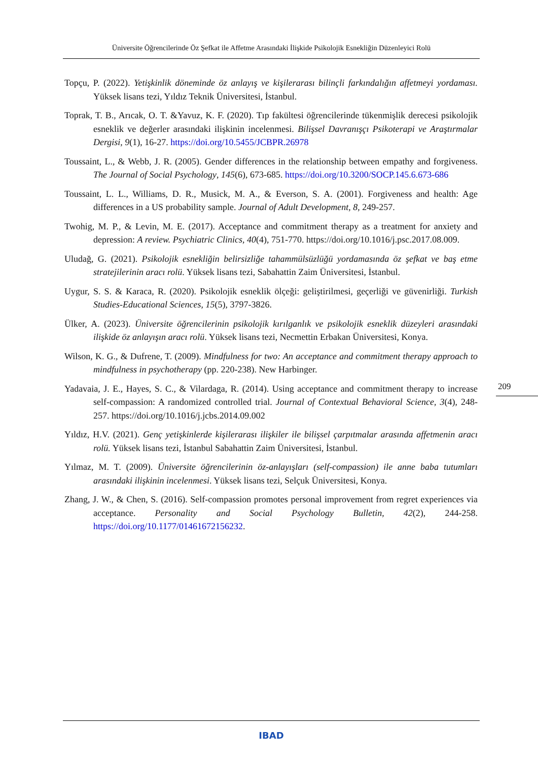Üniversite Öğrencilerinde Öz Şefkat ile Affetme Arasındaki İlişkide Psikolojik Esnekliğin Düzenleyici Rolü
Topçu, P. (2022). Yetişkinlik döneminde öz anlayış ve kişilerarası bilinçli farkındalığın affetmeyi yordaması. Yüksek lisans tezi, Yıldız Teknik Üniversitesi, İstanbul.
Toprak, T. B., Arıcak, O. T. &Yavuz, K. F. (2020). Tıp fakültesi öğrencilerinde tükenmişlik derecesi psikolojik esneklik ve değerler arasındaki ilişkinin incelenmesi. Bilişsel Davranışçı Psikoterapi ve Araştırmalar Dergisi, 9(1), 16-27. https://doi.org/10.5455/JCBPR.26978
Toussaint, L., & Webb, J. R. (2005). Gender differences in the relationship between empathy and forgiveness. The Journal of Social Psychology, 145(6), 673-685. https://doi.org/10.3200/SOCP.145.6.673-686
Toussaint, L. L., Williams, D. R., Musick, M. A., & Everson, S. A. (2001). Forgiveness and health: Age differences in a US probability sample. Journal of Adult Development, 8, 249-257.
Twohig, M. P., & Levin, M. E. (2017). Acceptance and commitment therapy as a treatment for anxiety and depression: A review. Psychiatric Clinics, 40(4), 751-770. https://doi.org/10.1016/j.psc.2017.08.009.
Uludağ, G. (2021). Psikolojik esnekliğin belirsizliğe tahammülsüzlüğü yordamasında öz şefkat ve baş etme stratejilerinin aracı rolü. Yüksek lisans tezi, Sabahattin Zaim Üniversitesi, İstanbul.
Uygur, S. S. & Karaca, R. (2020). Psikolojik esneklik ölçeği: geliştirilmesi, geçerliği ve güvenirliği. Turkish Studies-Educational Sciences, 15(5), 3797-3826.
Ülker, A. (2023). Üniversite öğrencilerinin psikolojik kırılganlık ve psikolojik esneklik düzeyleri arasındaki ilişkide öz anlayışın aracı rolü. Yüksek lisans tezi, Necmettin Erbakan Üniversitesi, Konya.
Wilson, K. G., & Dufrene, T. (2009). Mindfulness for two: An acceptance and commitment therapy approach to mindfulness in psychotherapy (pp. 220-238). New Harbinger.
Yadavaia, J. E., Hayes, S. C., & Vilardaga, R. (2014). Using acceptance and commitment therapy to increase self-compassion: A randomized controlled trial. Journal of Contextual Behavioral Science, 3(4), 248-257. https://doi.org/10.1016/j.jcbs.2014.09.002
Yıldız, H.V. (2021). Genç yetişkinlerde kişilerarası ilişkiler ile bilişsel çarpıtmalar arasında affetmenin aracı rolü. Yüksek lisans tezi, İstanbul Sabahattin Zaim Üniversitesi, İstanbul.
Yılmaz, M. T. (2009). Üniversite öğrencilerinin öz-anlayışları (self-compassion) ile anne baba tutumları arasındaki ilişkinin incelenmesi. Yüksek lisans tezi, Selçuk Üniversitesi, Konya.
Zhang, J. W., & Chen, S. (2016). Self-compassion promotes personal improvement from regret experiences via acceptance. Personality and Social Psychology Bulletin, 42(2), 244-258. https://doi.org/10.1177/01461672156232.
209
IBAD